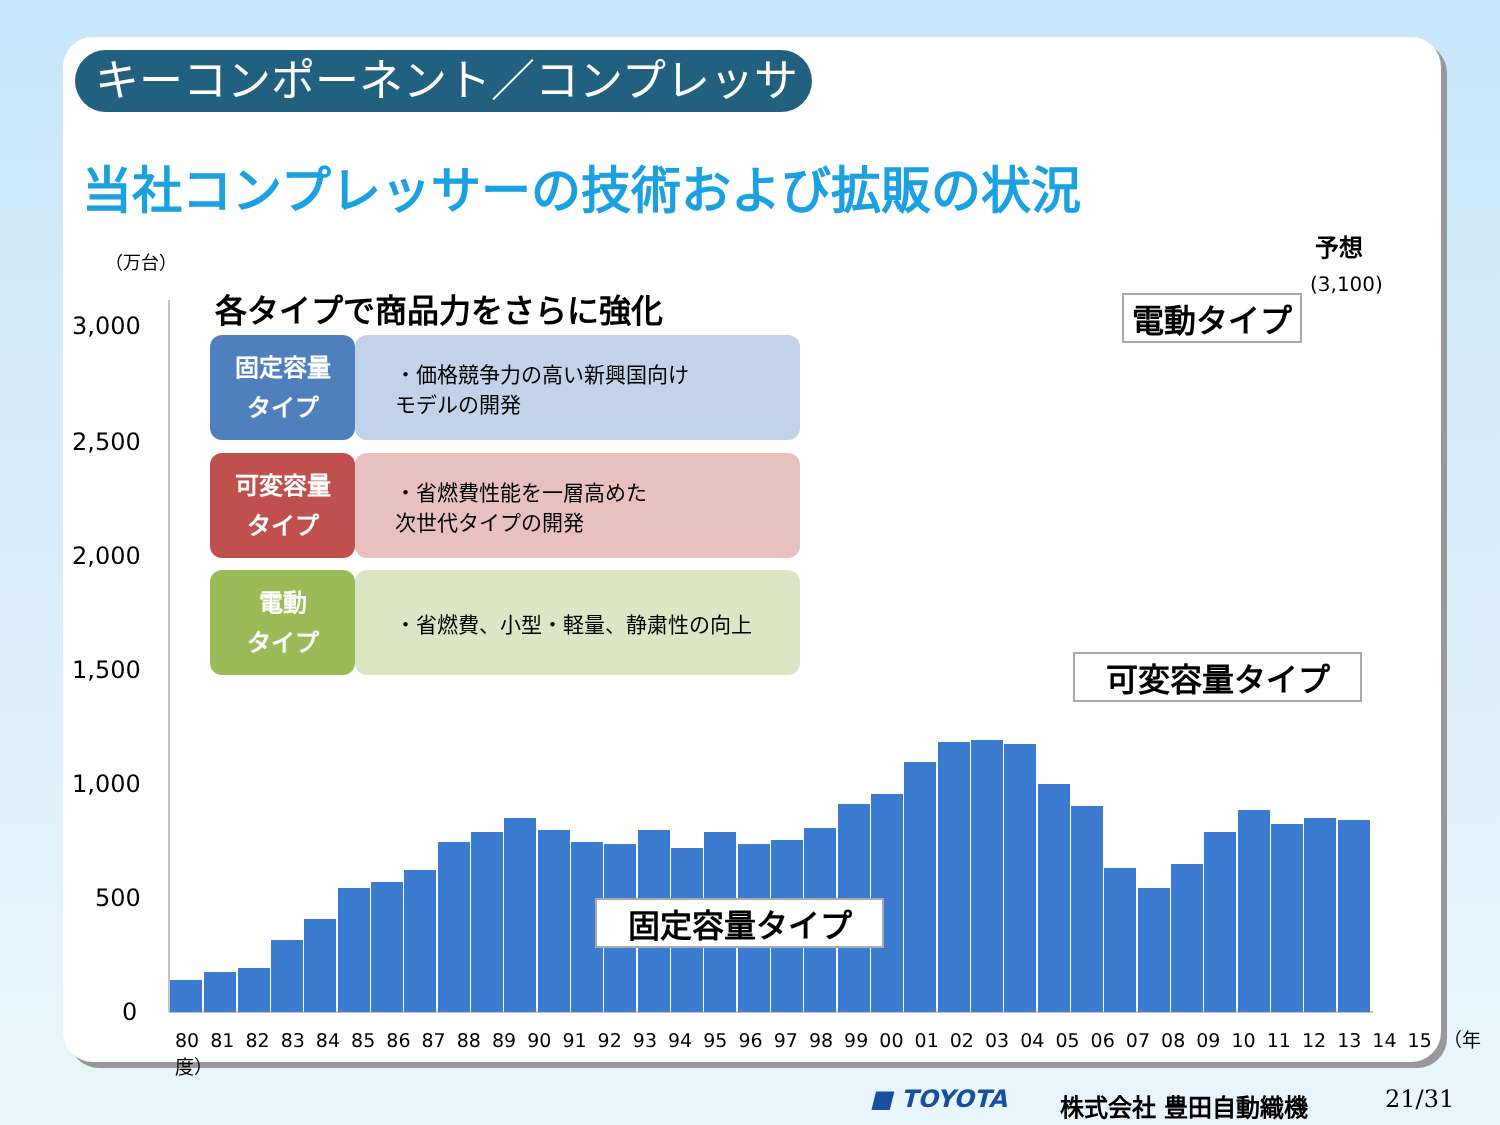キーコンポーネント／コンプレッサー
当社コンプレッサーの技術および拡販の状況
（万台）
3,000
2,500
2,000
1,500
1,000
500
0
各タイプで商品力をさらに強化
固定容量
タイプ
・価格競争力の高い新興国向け
モデルの開発
可変容量
タイプ
・省燃費性能を一層高めた
次世代タイプの開発
電動
タイプ
・省燃費、小型・軽量、静粛性の向上
予想
(3,100)
電動タイプ
可変容量タイプ
固定容量タイプ
80 81 82 83 84 85 86 87 88 89 90 91 92 93 94 95 96 97 98 99 00 01 02 03 04 05 06 07 08 09 10 11 12 13 14 15 （年度）
■ TOYOTA 株式会社 豊田自動織機 21/31